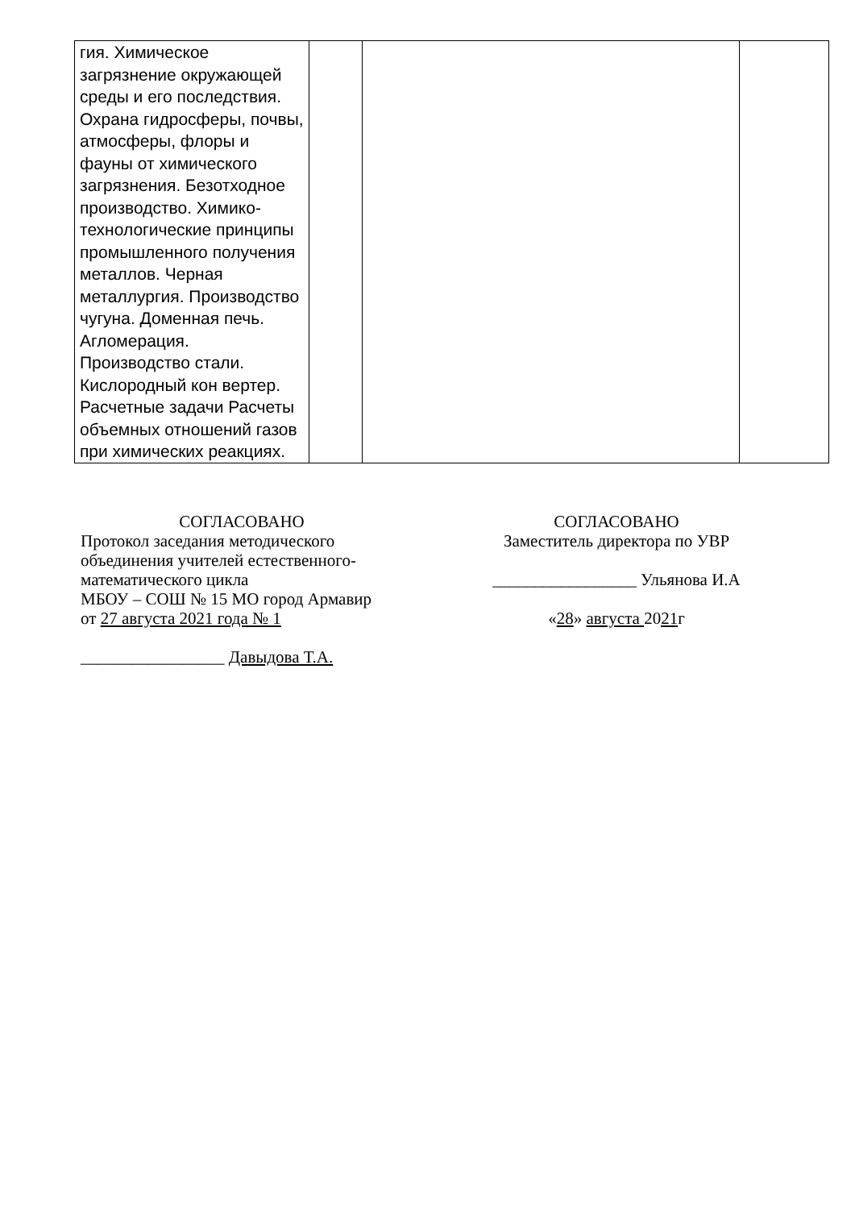| гия. Химическое загрязнение окружающей среды и его последствия. Охрана гидросферы, почвы, атмосферы, флоры и фауны от химического загрязнения. Безотходное производство. Химико-технологические принципы промышленного получения металлов. Черная металлургия. Производство чугуна. Доменная печь. Агломерация. Производство стали. Кислородный кон вертер. Расчетные задачи Расчеты объемных отношений газов при химических реакциях. | | | |
СОГЛАСОВАНО
Протокол заседания методического
объединения учителей естественного-
математического цикла
МБОУ – СОШ № 15 МО город Армавир
от 27 августа 2021 года № 1
_________________ Давыдова Т.А.
СОГЛАСОВАНО
Заместитель директора по УВР
_________________ Ульянова И.А
«28» августа 2021г